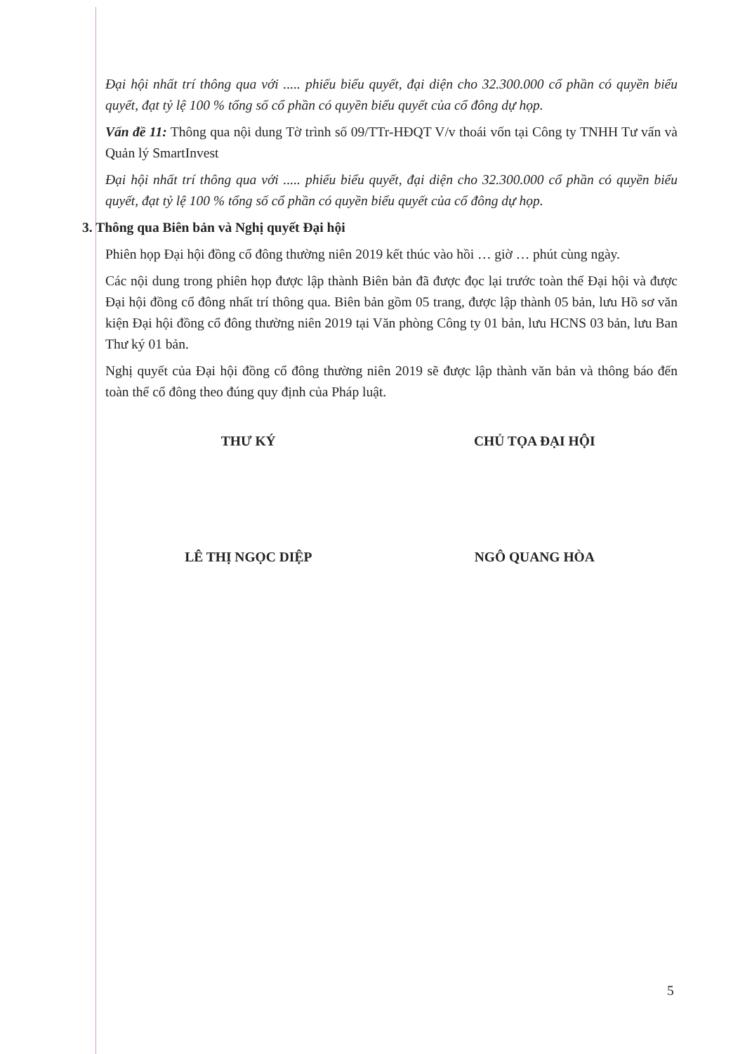Đại hội nhất trí thông qua với ..... phiếu biểu quyết, đại diện cho 32.300.000 cổ phần có quyền biểu quyết, đạt tỷ lệ 100 % tổng số cổ phần có quyền biểu quyết của cổ đông dự họp.
Vấn đề 11: Thông qua nội dung Tờ trình số 09/TTr-HĐQT V/v thoái vốn tại Công ty TNHH Tư vấn và Quản lý SmartInvest
Đại hội nhất trí thông qua với ..... phiếu biểu quyết, đại diện cho 32.300.000 cổ phần có quyền biểu quyết, đạt tỷ lệ 100 % tổng số cổ phần có quyền biểu quyết của cổ đông dự họp.
3. Thông qua Biên bản và Nghị quyết Đại hội
Phiên họp Đại hội đồng cổ đông thường niên 2019 kết thúc vào hồi … giờ … phút cùng ngày.
Các nội dung trong phiên họp được lập thành Biên bản đã được đọc lại trước toàn thể Đại hội và được Đại hội đồng cổ đông nhất trí thông qua. Biên bản gồm 05 trang, được lập thành 05 bản, lưu Hồ sơ văn kiện Đại hội đồng cổ đông thường niên 2019 tại Văn phòng Công ty 01 bản, lưu HCNS 03 bản, lưu Ban Thư ký 01 bản.
Nghị quyết của Đại hội đồng cổ đông thường niên 2019 sẽ được lập thành văn bản và thông báo đến toàn thể cổ đông theo đúng quy định của Pháp luật.
THƯ KÝ CHỦ TỌA ĐẠI HỘI
LÊ THỊ NGỌC DIỆP NGÔ QUANG HÒA
5